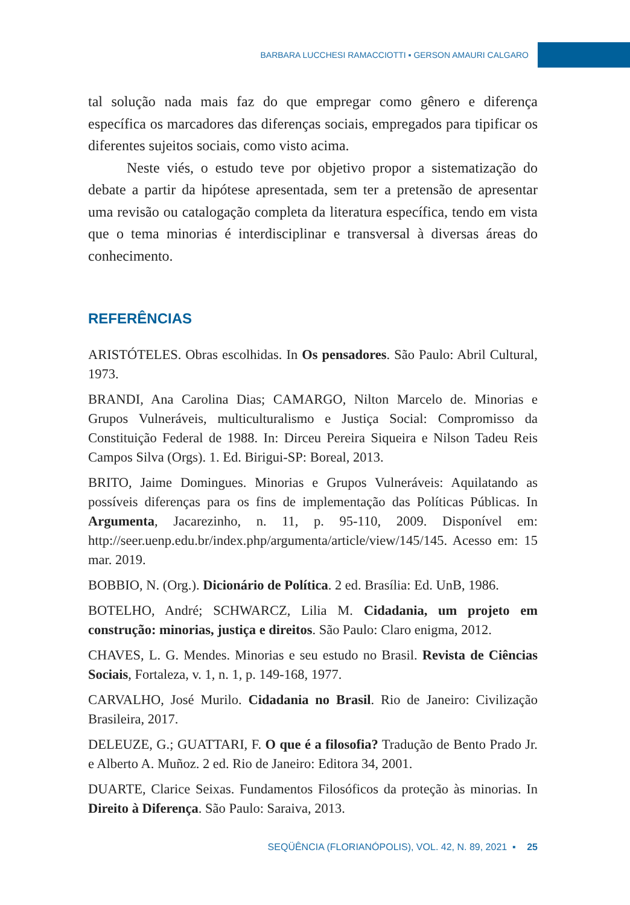BARBARA LUCCHESI RAMACCIOTTI ▪ GERSON AMAURI CALGARO
tal solução nada mais faz do que empregar como gênero e diferença específica os marcadores das diferenças sociais, empregados para tipificar os diferentes sujeitos sociais, como visto acima.
Neste viés, o estudo teve por objetivo propor a sistematização do debate a partir da hipótese apresentada, sem ter a pretensão de apresentar uma revisão ou catalogação completa da literatura específica, tendo em vista que o tema minorias é interdisciplinar e transversal à diversas áreas do conhecimento.
REFERÊNCIAS
ARISTÓTELES. Obras escolhidas. In Os pensadores. São Paulo: Abril Cultural, 1973.
BRANDI, Ana Carolina Dias; CAMARGO, Nilton Marcelo de. Minorias e Grupos Vulneráveis, multiculturalismo e Justiça Social: Compromisso da Constituição Federal de 1988. In: Dirceu Pereira Siqueira e Nilson Tadeu Reis Campos Silva (Orgs). 1. Ed. Birigui-SP: Boreal, 2013.
BRITO, Jaime Domingues. Minorias e Grupos Vulneráveis: Aquilatando as possíveis diferenças para os fins de implementação das Políticas Públicas. In Argumenta, Jacarezinho, n. 11, p. 95-110, 2009. Disponível em: http://seer.uenp.edu.br/index.php/argumenta/article/view/145/145. Acesso em: 15 mar. 2019.
BOBBIO, N. (Org.). Dicionário de Política. 2 ed. Brasília: Ed. UnB, 1986.
BOTELHO, André; SCHWARCZ, Lilia M. Cidadania, um projeto em construção: minorias, justiça e direitos. São Paulo: Claro enigma, 2012.
CHAVES, L. G. Mendes. Minorias e seu estudo no Brasil. Revista de Ciências Sociais, Fortaleza, v. 1, n. 1, p. 149-168, 1977.
CARVALHO, José Murilo. Cidadania no Brasil. Rio de Janeiro: Civilização Brasileira, 2017.
DELEUZE, G.; GUATTARI, F. O que é a filosofia? Tradução de Bento Prado Jr. e Alberto A. Muñoz. 2 ed. Rio de Janeiro: Editora 34, 2001.
DUARTE, Clarice Seixas. Fundamentos Filosóficos da proteção às minorias. In Direito à Diferença. São Paulo: Saraiva, 2013.
SEQÜÊNCIA (FLORIANÓPOLIS), VOL. 42, N. 89, 2021 ▪ 25